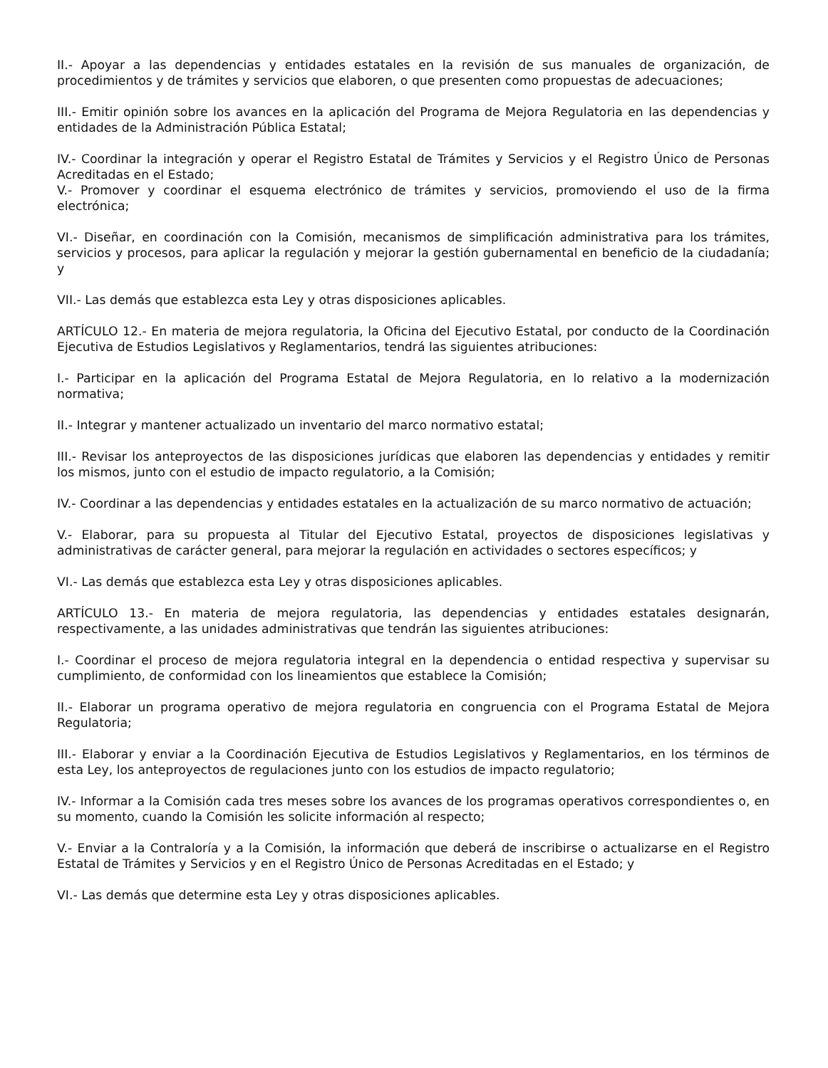II.- Apoyar a las dependencias y entidades estatales en la revisión de sus manuales de organización, de procedimientos y de trámites y servicios que elaboren, o que presenten como propuestas de adecuaciones;
III.- Emitir opinión sobre los avances en la aplicación del Programa de Mejora Regulatoria en las dependencias y entidades de la Administración Pública Estatal;
IV.- Coordinar la integración y operar el Registro Estatal de Trámites y Servicios y el Registro Único de Personas Acreditadas en el Estado;
V.- Promover y coordinar el esquema electrónico de trámites y servicios, promoviendo el uso de la firma electrónica;
VI.- Diseñar, en coordinación con la Comisión, mecanismos de simplificación administrativa para los trámites, servicios y procesos, para aplicar la regulación y mejorar la gestión gubernamental en beneficio de la ciudadanía; y
VII.- Las demás que establezca esta Ley y otras disposiciones aplicables.
ARTÍCULO 12.- En materia de mejora regulatoria, la Oficina del Ejecutivo Estatal, por conducto de la Coordinación Ejecutiva de Estudios Legislativos y Reglamentarios, tendrá las siguientes atribuciones:
I.- Participar en la aplicación del Programa Estatal de Mejora Regulatoria, en lo relativo a la modernización normativa;
II.- Integrar y mantener actualizado un inventario del marco normativo estatal;
III.- Revisar los anteproyectos de las disposiciones jurídicas que elaboren las dependencias y entidades y remitir los mismos, junto con el estudio de impacto regulatorio, a la Comisión;
IV.- Coordinar a las dependencias y entidades estatales en la actualización de su marco normativo de actuación;
V.- Elaborar, para su propuesta al Titular del Ejecutivo Estatal, proyectos de disposiciones legislativas y administrativas de carácter general, para mejorar la regulación en actividades o sectores específicos; y
VI.- Las demás que establezca esta Ley y otras disposiciones aplicables.
ARTÍCULO 13.- En materia de mejora regulatoria, las dependencias y entidades estatales designarán, respectivamente, a las unidades administrativas que tendrán las siguientes atribuciones:
I.- Coordinar el proceso de mejora regulatoria integral en la dependencia o entidad respectiva y supervisar su cumplimiento, de conformidad con los lineamientos que establece la Comisión;
II.- Elaborar un programa operativo de mejora regulatoria en congruencia con el Programa Estatal de Mejora Regulatoria;
III.- Elaborar y enviar a la Coordinación Ejecutiva de Estudios Legislativos y Reglamentarios, en los términos de esta Ley, los anteproyectos de regulaciones junto con los estudios de impacto regulatorio;
IV.- Informar a la Comisión cada tres meses sobre los avances de los programas operativos correspondientes o, en su momento, cuando la Comisión les solicite información al respecto;
V.- Enviar a la Contraloría y a la Comisión, la información que deberá de inscribirse o actualizarse en el Registro Estatal de Trámites y Servicios y en el Registro Único de Personas Acreditadas en el Estado; y
VI.- Las demás que determine esta Ley y otras disposiciones aplicables.